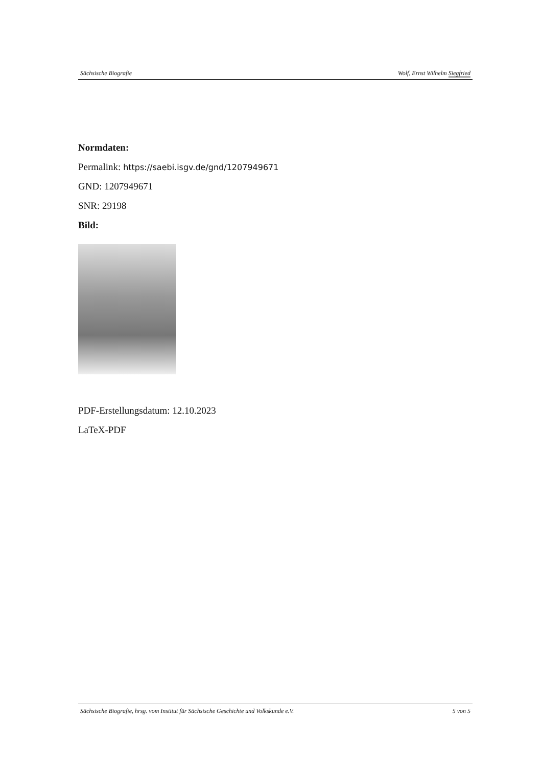Sächsische Biografie Wolf, Ernst Wilhelm Siegfried
Normdaten:
Permalink: https://saebi.isgv.de/gnd/1207949671
GND: 1207949671
SNR: 29198
Bild:
PDF-Erstellungsdatum: 12.10.2023
LaTeX-PDF
Sächsische Biografie, hrsg. vom Institut für Sächsische Geschichte und Volkskunde e.V. 5 von 5